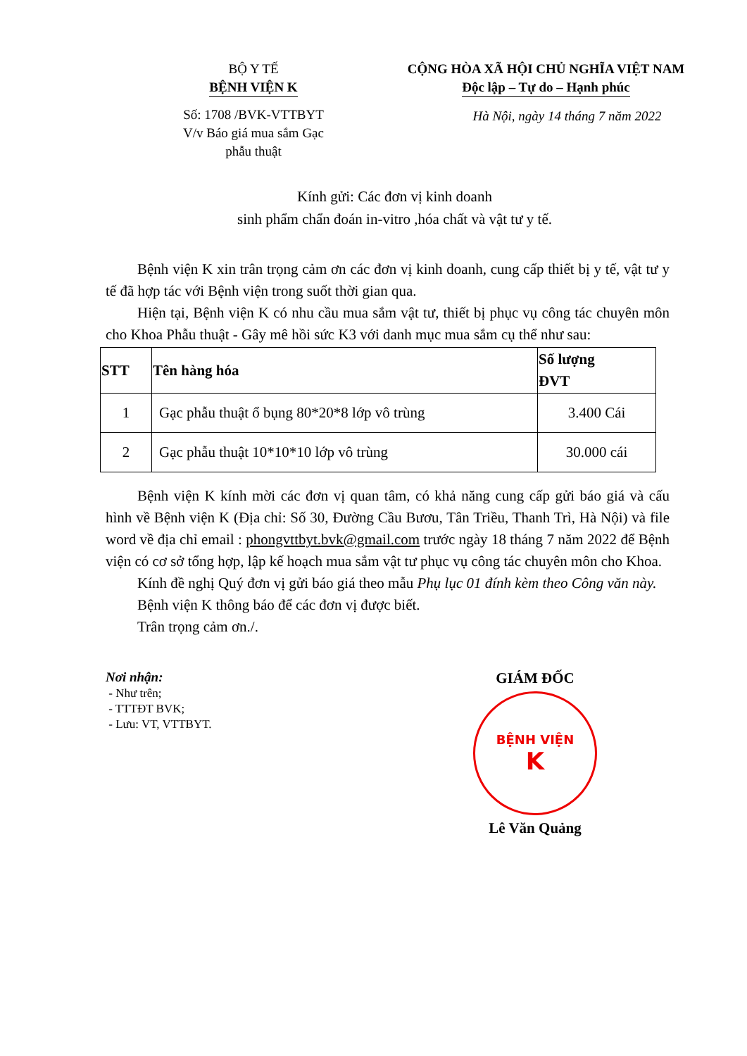BỘ Y TẾ
BỆNH VIỆN K
Số: 1708 /BVK-VTTBYT
V/v Báo giá mua sắm Gạc
phẫu thuật
CỘNG HÒA XÃ HỘI CHỦ NGHĨA VIỆT NAM
Độc lập – Tự do – Hạnh phúc
Hà Nội, ngày 14 tháng 7 năm 2022
Kính gửi: Các đơn vị kinh doanh
sinh phẩm chẩn đoán in-vitro ,hóa chất và vật tư y tế.
Bệnh viện K xin trân trọng cảm ơn các đơn vị kinh doanh, cung cấp thiết bị y tế, vật tư y tế đã hợp tác với Bệnh viện trong suốt thời gian qua.
Hiện tại, Bệnh viện K có nhu cầu mua sắm vật tư, thiết bị phục vụ công tác chuyên môn cho Khoa Phẫu thuật - Gây mê hồi sức K3 với danh mục mua sắm cụ thể như sau:
| STT | Tên hàng hóa | Số lượng ĐVT |
| --- | --- | --- |
| 1 | Gạc phẫu thuật ổ bụng 80*20*8 lớp vô trùng | 3.400 Cái |
| 2 | Gạc phẫu thuật 10*10*10 lớp vô trùng | 30.000 cái |
Bệnh viện K kính mời các đơn vị quan tâm, có khả năng cung cấp gửi báo giá và cấu hình về Bệnh viện K (Địa chỉ: Số 30, Đường Cầu Bươu, Tân Triều, Thanh Trì, Hà Nội) và file word về địa chỉ email : phongvttbyt.bvk@gmail.com trước ngày 18 tháng 7 năm 2022 để Bệnh viện có cơ sở tổng hợp, lập kế hoạch mua sắm vật tư phục vụ công tác chuyên môn cho Khoa.
Kính đề nghị Quý đơn vị gửi báo giá theo mẫu Phụ lục 01 đính kèm theo Công văn này.
Bệnh viện K thông báo để các đơn vị được biết.
Trân trọng cảm ơn./.
Nơi nhận:
- Như trên;
- TTTĐT BVK;
- Lưu: VT, VTTBYT.
GIÁM ĐỐC
BỆNH VIỆN
K
Lê Văn Quảng